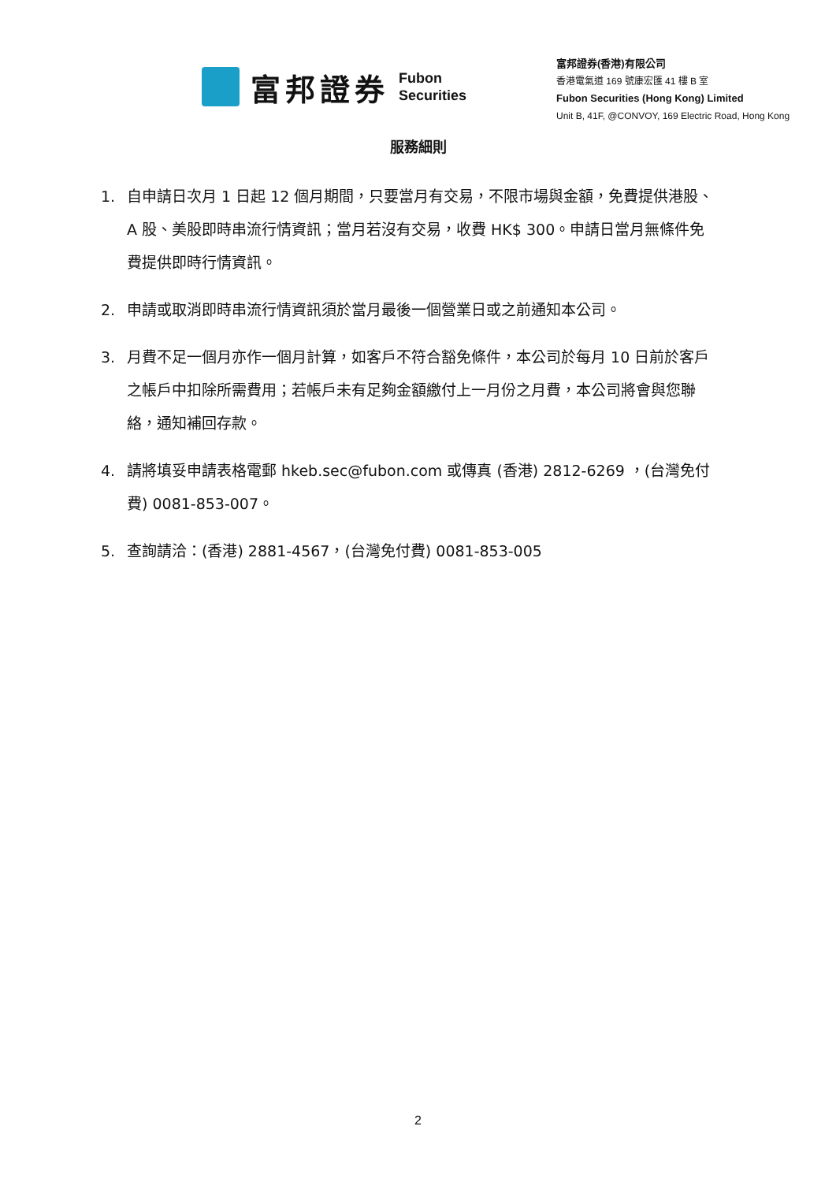富邦證券
Fubon
Securities
富邦證券(香港)有限公司
香港電氣道 169 號康宏匯 41 樓 B 室
Fubon Securities (Hong Kong) Limited
Unit B, 41F, @CONVOY, 169 Electric Road, Hong Kong
服務細則
1. 自申請日次月 1 日起 12 個月期間，只要當月有交易，不限市場與金額，免費提供港股、A 股、美股即時串流行情資訊；當月若沒有交易，收費 HK$ 300。申請日當月無條件免費提供即時行情資訊。
2. 申請或取消即時串流行情資訊須於當月最後一個營業日或之前通知本公司。
3. 月費不足一個月亦作一個月計算，如客戶不符合豁免條件，本公司於每月 10 日前於客戶之帳戶中扣除所需費用；若帳戶未有足夠金額繳付上一月份之月費，本公司將會與您聯絡，通知補回存款。
4. 請將填妥申請表格電郵 hkeb.sec@fubon.com 或傳真 (香港) 2812-6269 ，(台灣免付費) 0081-853-007。
5. 查詢請洽：(香港) 2881-4567，(台灣免付費) 0081-853-005
2